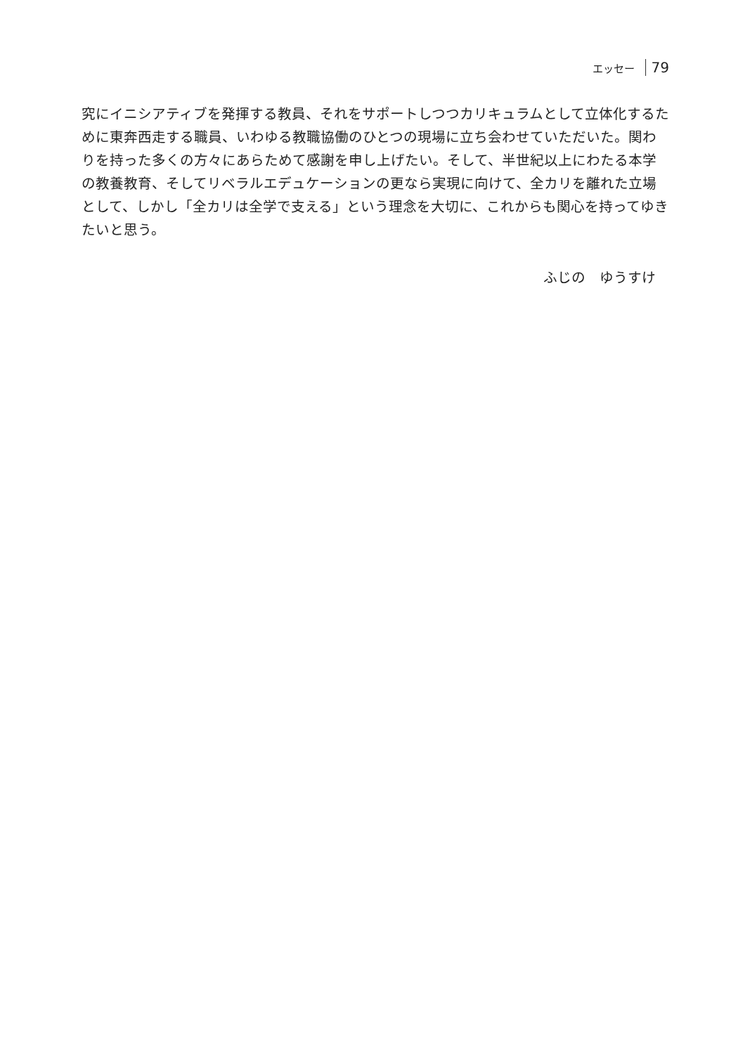エッセー 79
究にイニシアティブを発揮する教員、それをサポートしつつカリキュラムとして立体化するために東奔西走する職員、いわゆる教職協働のひとつの現場に立ち会わせていただいた。関わりを持った多くの方々にあらためて感謝を申し上げたい。そして、半世紀以上にわたる本学の教養教育、そしてリベラルエデュケーションの更なら実現に向けて、全カリを離れた立場として、しかし「全カリは全学で支える」という理念を大切に、これからも関心を持ってゆきたいと思う。
ふじの　ゆうすけ